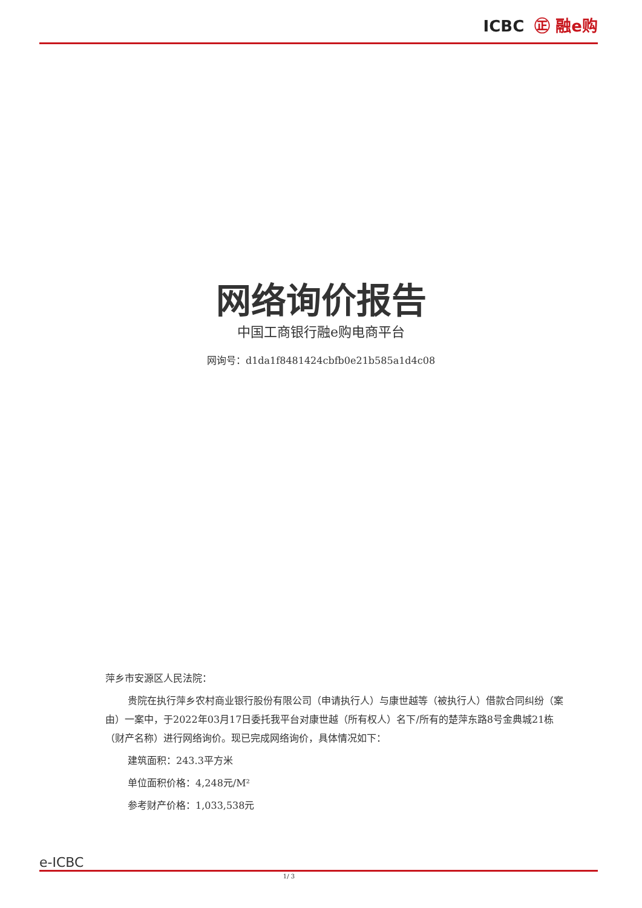ICBC ㊣ 融e购
网络询价报告
中国工商银行融e购电商平台
网询号：d1da1f8481424cbfb0e21b585a1d4c08
萍乡市安源区人民法院：
贵院在执行萍乡农村商业银行股份有限公司（申请执行人）与康世越等（被执行人）借款合同纠纷（案由）一案中，于2022年03月17日委托我平台对康世越（所有权人）名下/所有的楚萍东路8号金典城21栋（财产名称）进行网络询价。现已完成网络询价，具体情况如下：
建筑面积：243.3平方米
单位面积价格：4,248元/M²
参考财产价格：1,033,538元
e-ICBC
1/ 3